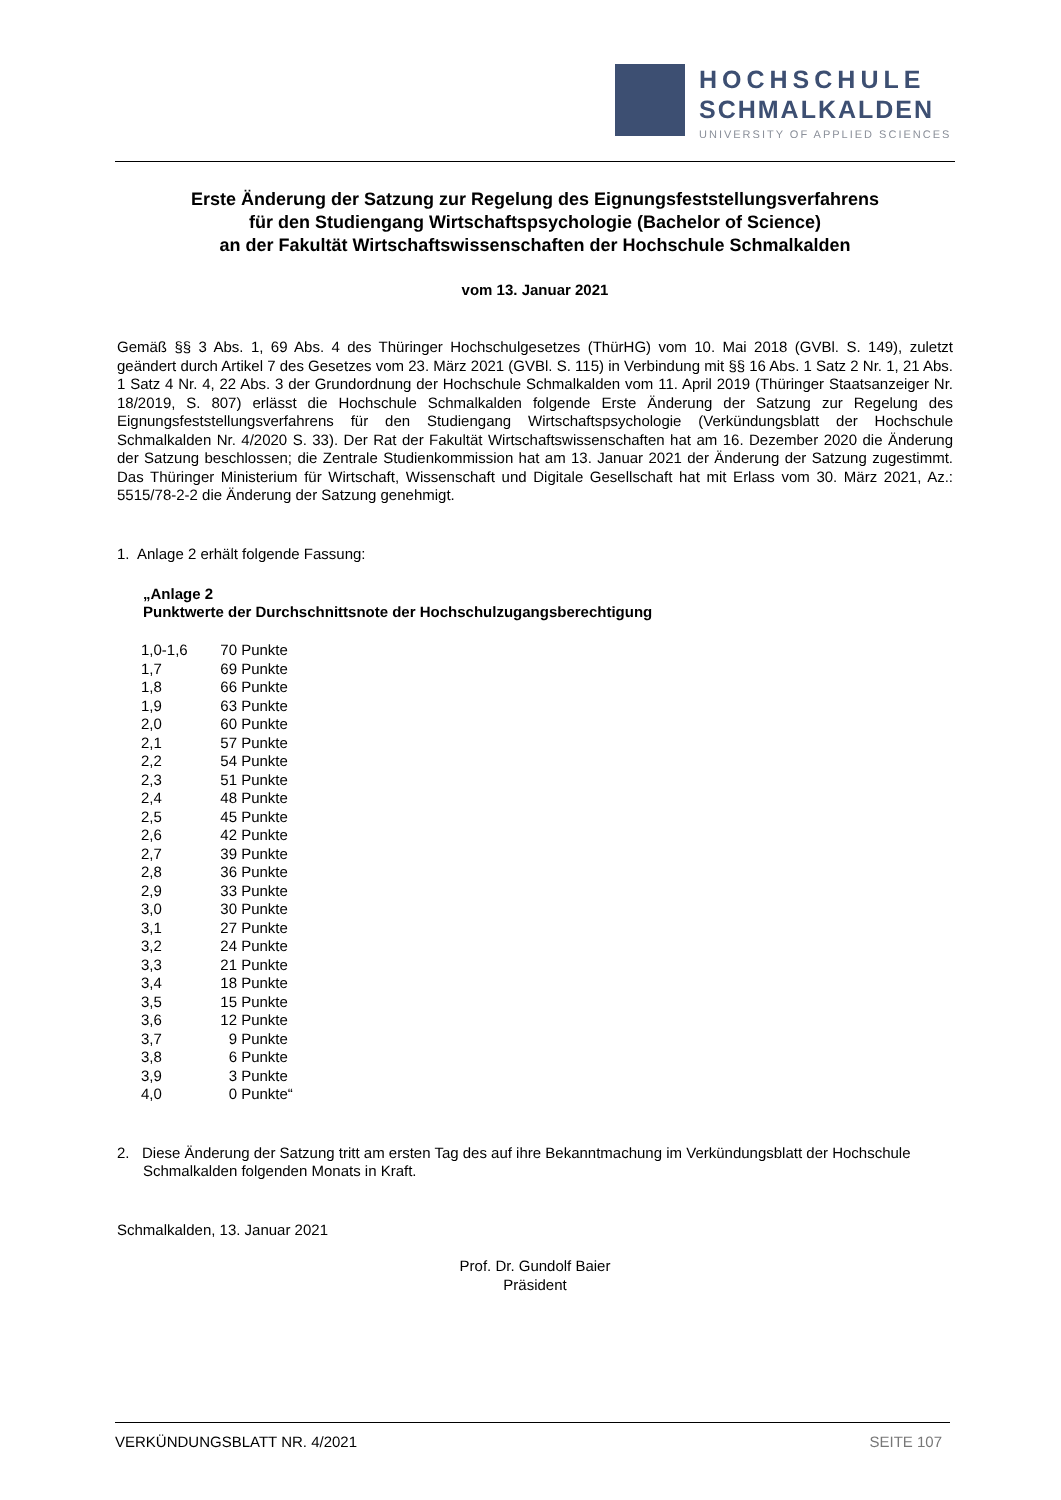HOCHSCHULE
SCHMALKALDEN
UNIVERSITY OF APPLIED SCIENCES
Erste Änderung der Satzung zur Regelung des Eignungsfeststellungsverfahrens
für den Studiengang Wirtschaftspsychologie (Bachelor of Science)
an der Fakultät Wirtschaftswissenschaften der Hochschule Schmalkalden
vom 13. Januar 2021
Gemäß §§ 3 Abs. 1, 69 Abs. 4 des Thüringer Hochschulgesetzes (ThürHG) vom 10. Mai 2018 (GVBl. S. 149), zuletzt geändert durch Artikel 7 des Gesetzes vom 23. März 2021 (GVBl. S. 115) in Verbindung mit §§ 16 Abs. 1 Satz 2 Nr. 1, 21 Abs. 1 Satz 4 Nr. 4, 22 Abs. 3 der Grundordnung der Hochschule Schmalkalden vom 11. April 2019 (Thüringer Staatsanzeiger Nr. 18/2019, S. 807) erlässt die Hochschule Schmalkalden folgende Erste Änderung der Satzung zur Regelung des Eignungsfeststellungsverfahrens für den Studiengang Wirtschaftspsychologie (Verkündungsblatt der Hochschule Schmalkalden Nr. 4/2020 S. 33). Der Rat der Fakultät Wirtschaftswissenschaften hat am 16. Dezember 2020 die Änderung der Satzung beschlossen; die Zentrale Studienkommission hat am 13. Januar 2021 der Änderung der Satzung zugestimmt. Das Thüringer Ministerium für Wirtschaft, Wissenschaft und Digitale Gesellschaft hat mit Erlass vom 30. März 2021, Az.: 5515/78-2-2 die Änderung der Satzung genehmigt.
1. Anlage 2 erhält folgende Fassung:
„Anlage 2
Punktwerte der Durchschnittsnote der Hochschulzugangsberechtigung
| 1,0-1,6 | 70 | Punkte |
| 1,7 | 69 | Punkte |
| 1,8 | 66 | Punkte |
| 1,9 | 63 | Punkte |
| 2,0 | 60 | Punkte |
| 2,1 | 57 | Punkte |
| 2,2 | 54 | Punkte |
| 2,3 | 51 | Punkte |
| 2,4 | 48 | Punkte |
| 2,5 | 45 | Punkte |
| 2,6 | 42 | Punkte |
| 2,7 | 39 | Punkte |
| 2,8 | 36 | Punkte |
| 2,9 | 33 | Punkte |
| 3,0 | 30 | Punkte |
| 3,1 | 27 | Punkte |
| 3,2 | 24 | Punkte |
| 3,3 | 21 | Punkte |
| 3,4 | 18 | Punkte |
| 3,5 | 15 | Punkte |
| 3,6 | 12 | Punkte |
| 3,7 | 9 | Punkte |
| 3,8 | 6 | Punkte |
| 3,9 | 3 | Punkte |
| 4,0 | 0 | Punkte“ |
2. Diese Änderung der Satzung tritt am ersten Tag des auf ihre Bekanntmachung im Verkündungsblatt der Hochschule Schmalkalden folgenden Monats in Kraft.
Schmalkalden, 13. Januar 2021
Prof. Dr. Gundolf Baier
Präsident
VERKÜNDUNGSBLATT NR. 4/2021 SEITE 107